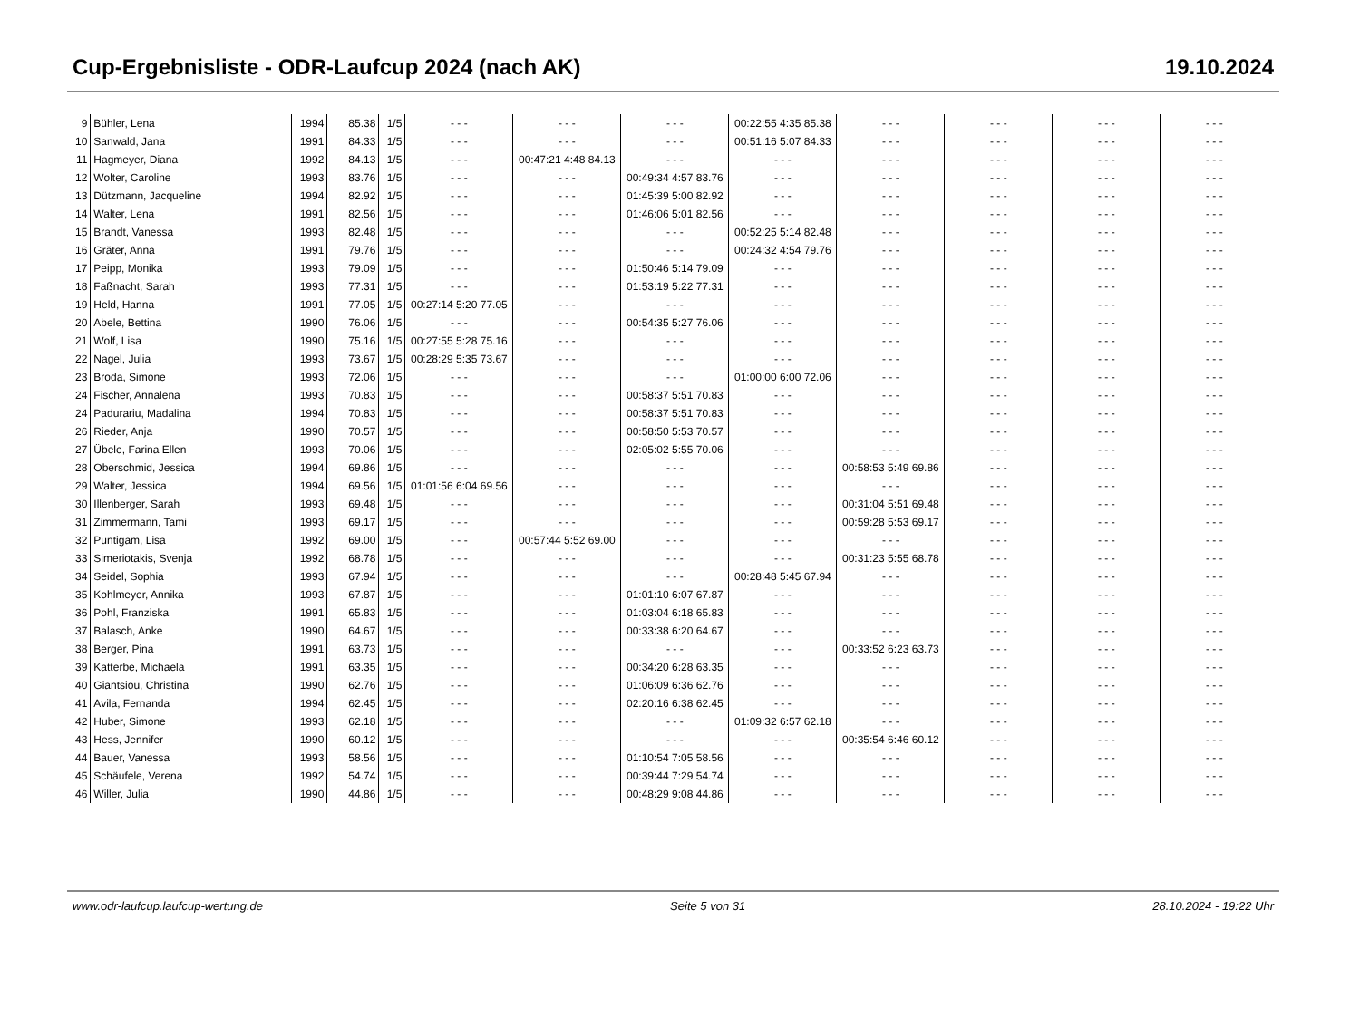Cup-Ergebnisliste - ODR-Laufcup 2024 (nach AK) 19.10.2024
| 9 | Bühler, Lena | 1994 | 85.38 | 1/5 | - - - | - - - | - - - | 00:22:55 4:35 85.38 | - - - | - - - | - - - | - - - |
| 10 | Sanwald, Jana | 1991 | 84.33 | 1/5 | - - - | - - - | - - - | 00:51:16 5:07 84.33 | - - - | - - - | - - - | - - - |
| 11 | Hagmeyer, Diana | 1992 | 84.13 | 1/5 | - - - | 00:47:21 4:48 84.13 | - - - | - - - | - - - | - - - | - - - | - - - |
| 12 | Wolter, Caroline | 1993 | 83.76 | 1/5 | - - - | - - - | 00:49:34 4:57 83.76 | - - - | - - - | - - - | - - - | - - - |
| 13 | Dützmann, Jacqueline | 1994 | 82.92 | 1/5 | - - - | - - - | 01:45:39 5:00 82.92 | - - - | - - - | - - - | - - - | - - - |
| 14 | Walter, Lena | 1991 | 82.56 | 1/5 | - - - | - - - | 01:46:06 5:01 82.56 | - - - | - - - | - - - | - - - | - - - |
| 15 | Brandt, Vanessa | 1993 | 82.48 | 1/5 | - - - | - - - | - - - | 00:52:25 5:14 82.48 | - - - | - - - | - - - | - - - |
| 16 | Gräter, Anna | 1991 | 79.76 | 1/5 | - - - | - - - | - - - | 00:24:32 4:54 79.76 | - - - | - - - | - - - | - - - |
| 17 | Peipp, Monika | 1993 | 79.09 | 1/5 | - - - | - - - | 01:50:46 5:14 79.09 | - - - | - - - | - - - | - - - | - - - |
| 18 | Faßnacht, Sarah | 1993 | 77.31 | 1/5 | - - - | - - - | 01:53:19 5:22 77.31 | - - - | - - - | - - - | - - - | - - - |
| 19 | Held, Hanna | 1991 | 77.05 | 1/5 | 00:27:14 5:20 77.05 | - - - | - - - | - - - | - - - | - - - | - - - | - - - |
| 20 | Abele, Bettina | 1990 | 76.06 | 1/5 | - - - | - - - | 00:54:35 5:27 76.06 | - - - | - - - | - - - | - - - | - - - |
| 21 | Wolf, Lisa | 1990 | 75.16 | 1/5 | 00:27:55 5:28 75.16 | - - - | - - - | - - - | - - - | - - - | - - - | - - - |
| 22 | Nagel, Julia | 1993 | 73.67 | 1/5 | 00:28:29 5:35 73.67 | - - - | - - - | - - - | - - - | - - - | - - - | - - - |
| 23 | Broda, Simone | 1993 | 72.06 | 1/5 | - - - | - - - | - - - | 01:00:00 6:00 72.06 | - - - | - - - | - - - | - - - |
| 24 | Fischer, Annalena | 1993 | 70.83 | 1/5 | - - - | - - - | 00:58:37 5:51 70.83 | - - - | - - - | - - - | - - - | - - - |
| 24 | Padurariu, Madalina | 1994 | 70.83 | 1/5 | - - - | - - - | 00:58:37 5:51 70.83 | - - - | - - - | - - - | - - - | - - - |
| 26 | Rieder, Anja | 1990 | 70.57 | 1/5 | - - - | - - - | 00:58:50 5:53 70.57 | - - - | - - - | - - - | - - - | - - - |
| 27 | Übele, Farina Ellen | 1993 | 70.06 | 1/5 | - - - | - - - | 02:05:02 5:55 70.06 | - - - | - - - | - - - | - - - | - - - |
| 28 | Oberschmid, Jessica | 1994 | 69.86 | 1/5 | - - - | - - - | - - - | - - - | 00:58:53 5:49 69.86 | - - - | - - - | - - - |
| 29 | Walter, Jessica | 1994 | 69.56 | 1/5 | 01:01:56 6:04 69.56 | - - - | - - - | - - - | - - - | - - - | - - - | - - - |
| 30 | Illenberger, Sarah | 1993 | 69.48 | 1/5 | - - - | - - - | - - - | - - - | 00:31:04 5:51 69.48 | - - - | - - - | - - - |
| 31 | Zimmermann, Tami | 1993 | 69.17 | 1/5 | - - - | - - - | - - - | - - - | 00:59:28 5:53 69.17 | - - - | - - - | - - - |
| 32 | Puntigam, Lisa | 1992 | 69.00 | 1/5 | - - - | 00:57:44 5:52 69.00 | - - - | - - - | - - - | - - - | - - - | - - - |
| 33 | Simeriotakis, Svenja | 1992 | 68.78 | 1/5 | - - - | - - - | - - - | - - - | 00:31:23 5:55 68.78 | - - - | - - - | - - - |
| 34 | Seidel, Sophia | 1993 | 67.94 | 1/5 | - - - | - - - | - - - | 00:28:48 5:45 67.94 | - - - | - - - | - - - | - - - |
| 35 | Kohlmeyer, Annika | 1993 | 67.87 | 1/5 | - - - | - - - | 01:01:10 6:07 67.87 | - - - | - - - | - - - | - - - | - - - |
| 36 | Pohl, Franziska | 1991 | 65.83 | 1/5 | - - - | - - - | 01:03:04 6:18 65.83 | - - - | - - - | - - - | - - - | - - - |
| 37 | Balasch, Anke | 1990 | 64.67 | 1/5 | - - - | - - - | 00:33:38 6:20 64.67 | - - - | - - - | - - - | - - - | - - - |
| 38 | Berger, Pina | 1991 | 63.73 | 1/5 | - - - | - - - | - - - | - - - | 00:33:52 6:23 63.73 | - - - | - - - | - - - |
| 39 | Katterbe, Michaela | 1991 | 63.35 | 1/5 | - - - | - - - | 00:34:20 6:28 63.35 | - - - | - - - | - - - | - - - | - - - |
| 40 | Giantsiou, Christina | 1990 | 62.76 | 1/5 | - - - | - - - | 01:06:09 6:36 62.76 | - - - | - - - | - - - | - - - | - - - |
| 41 | Avila, Fernanda | 1994 | 62.45 | 1/5 | - - - | - - - | 02:20:16 6:38 62.45 | - - - | - - - | - - - | - - - | - - - |
| 42 | Huber, Simone | 1993 | 62.18 | 1/5 | - - - | - - - | - - - | 01:09:32 6:57 62.18 | - - - | - - - | - - - | - - - |
| 43 | Hess, Jennifer | 1990 | 60.12 | 1/5 | - - - | - - - | - - - | - - - | 00:35:54 6:46 60.12 | - - - | - - - | - - - |
| 44 | Bauer, Vanessa | 1993 | 58.56 | 1/5 | - - - | - - - | 01:10:54 7:05 58.56 | - - - | - - - | - - - | - - - | - - - |
| 45 | Schäufele, Verena | 1992 | 54.74 | 1/5 | - - - | - - - | 00:39:44 7:29 54.74 | - - - | - - - | - - - | - - - | - - - |
| 46 | Willer, Julia | 1990 | 44.86 | 1/5 | - - - | - - - | 00:48:29 9:08 44.86 | - - - | - - - | - - - | - - - | - - - |
www.odr-laufcup.laufcup-wertung.de Seite 5 von 31 28.10.2024 - 19:22 Uhr